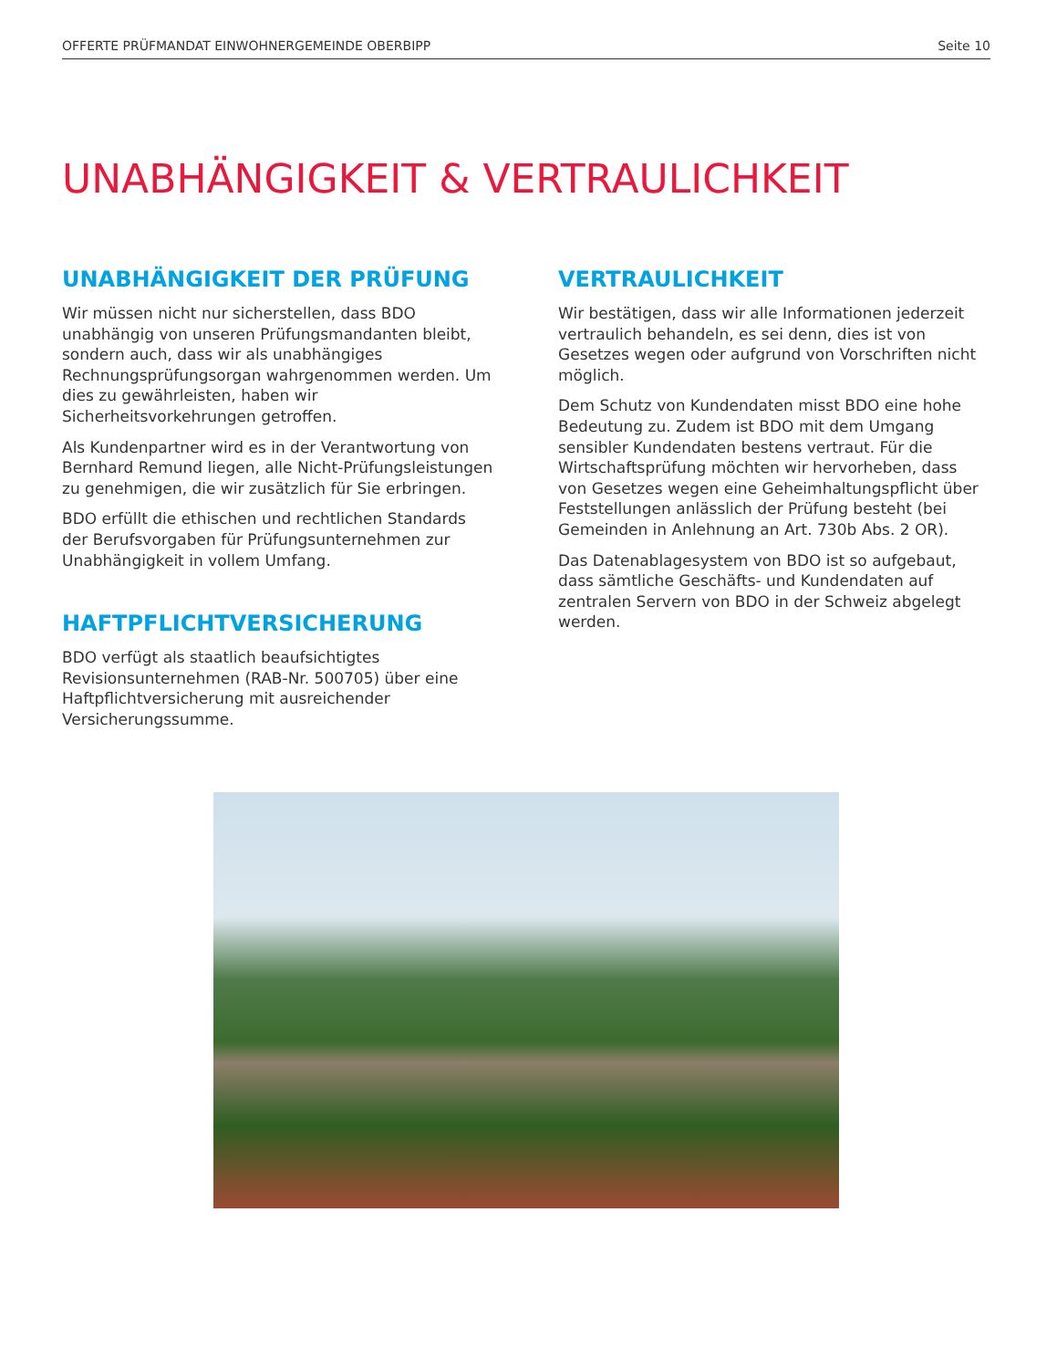OFFERTE PRÜFMANDAT EINWOHNERGEMEINDE OBERBIPP Seite 10
UNABHÄNGIGKEIT & VERTRAULICHKEIT
UNABHÄNGIGKEIT DER PRÜFUNG
Wir müssen nicht nur sicherstellen, dass BDO unabhängig von unseren Prüfungsmandanten bleibt, sondern auch, dass wir als unabhängiges Rechnungsprüfungsorgan wahrgenommen werden. Um dies zu gewährleisten, haben wir Sicherheitsvorkehrungen getroffen.
Als Kundenpartner wird es in der Verantwortung von Bernhard Remund liegen, alle Nicht-Prüfungsleistungen zu genehmigen, die wir zusätzlich für Sie erbringen.
BDO erfüllt die ethischen und rechtlichen Standards der Berufsvorgaben für Prüfungsunternehmen zur Unabhängigkeit in vollem Umfang.
HAFTPFLICHTVERSICHERUNG
BDO verfügt als staatlich beaufsichtigtes Revisionsunternehmen (RAB-Nr. 500705) über eine Haftpflichtversicherung mit ausreichender Versicherungssumme.
VERTRAULICHKEIT
Wir bestätigen, dass wir alle Informationen jederzeit vertraulich behandeln, es sei denn, dies ist von Gesetzes wegen oder aufgrund von Vorschriften nicht möglich.
Dem Schutz von Kundendaten misst BDO eine hohe Bedeutung zu. Zudem ist BDO mit dem Umgang sensibler Kundendaten bestens vertraut. Für die Wirtschaftsprüfung möchten wir hervorheben, dass von Gesetzes wegen eine Geheimhaltungspflicht über Feststellungen anlässlich der Prüfung besteht (bei Gemeinden in Anlehnung an Art. 730b Abs. 2 OR).
Das Datenablagesystem von BDO ist so aufgebaut, dass sämtliche Geschäfts- und Kundendaten auf zentralen Servern von BDO in der Schweiz abgelegt werden.